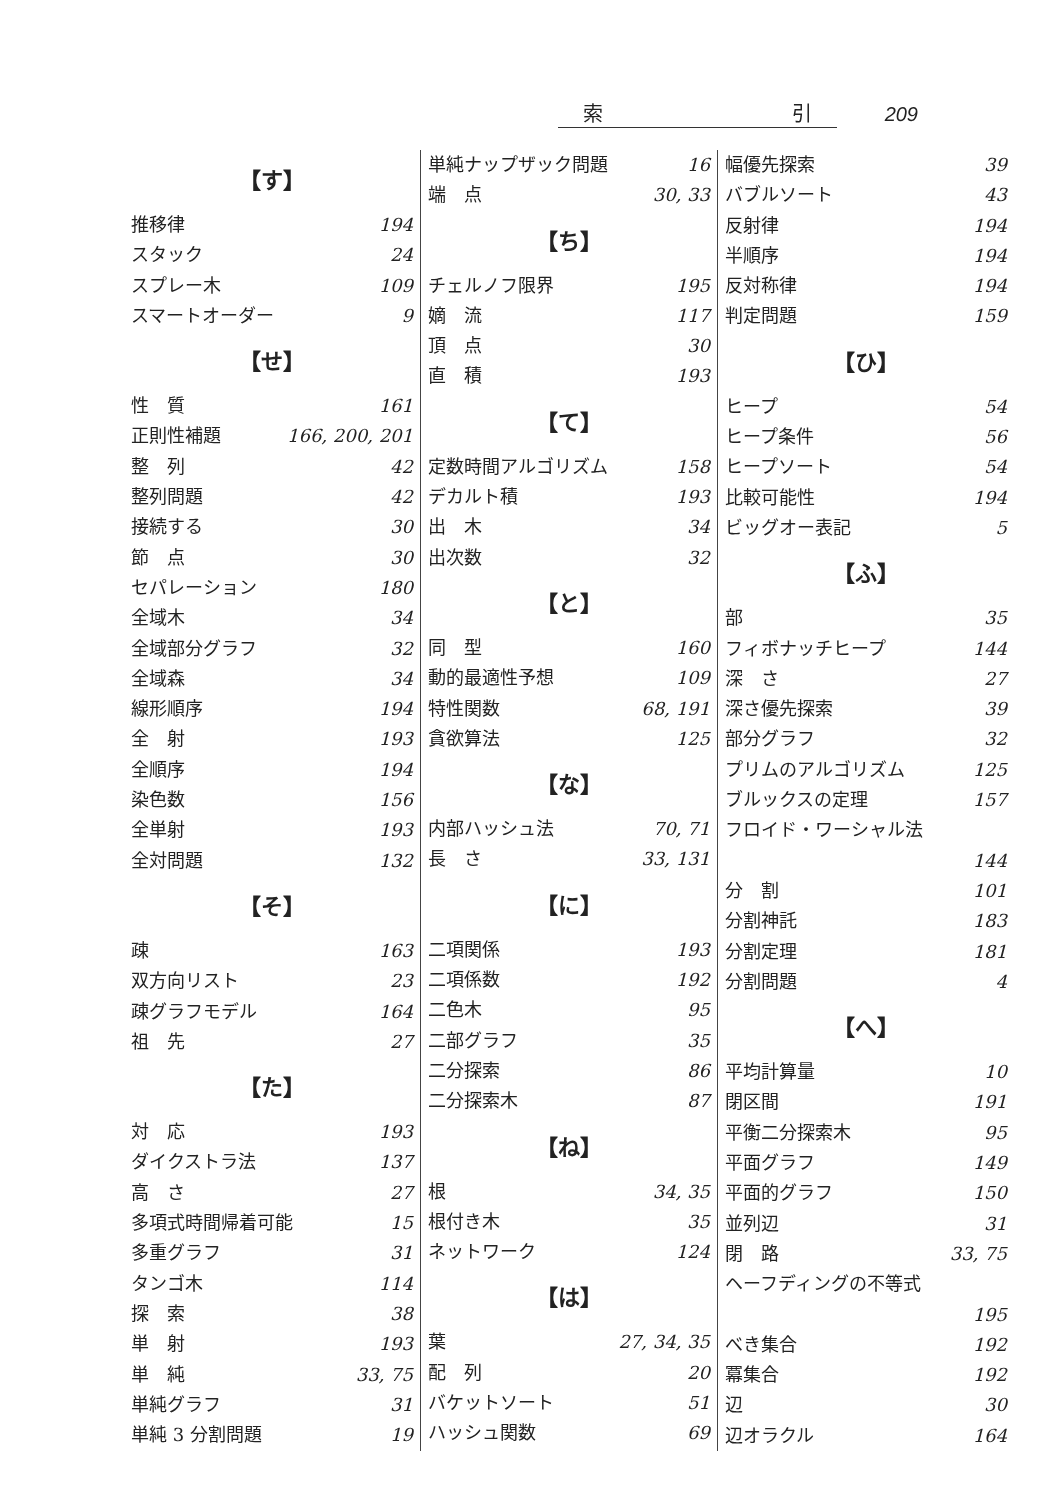索 引 209
【す】
推移律 194
スタック 24
スプレー木 109
スマートオーダー 9
【せ】
性　質 161
正則性補題 166, 200, 201
整　列 42
整列問題 42
接続する 30
節　点 30
セパレーション 180
全域木 34
全域部分グラフ 32
全域森 34
線形順序 194
全　射 193
全順序 194
染色数 156
全単射 193
全対問題 132
【そ】
疎 163
双方向リスト 23
疎グラフモデル 164
祖　先 27
【た】
対　応 193
ダイクストラ法 137
高　さ 27
多項式時間帰着可能 15
多重グラフ 31
タンゴ木 114
探　索 38
単　射 193
単　純 33, 75
単純グラフ 31
単純 3 分割問題 19
単純ナップザック問題 16
端　点 30, 33
【ち】
チェルノフ限界 195
嫡　流 117
頂　点 30
直　積 193
【て】
定数時間アルゴリズム 158
デカルト積 193
出　木 34
出次数 32
【と】
同　型 160
動的最適性予想 109
特性関数 68, 191
貪欲算法 125
【な】
内部ハッシュ法 70, 71
長　さ 33, 131
【に】
二項関係 193
二項係数 192
二色木 95
二部グラフ 35
二分探索 86
二分探索木 87
【ね】
根 34, 35
根付き木 35
ネットワーク 124
【は】
葉 27, 34, 35
配　列 20
バケットソート 51
ハッシュ関数 69
幅優先探索 39
バブルソート 43
反射律 194
半順序 194
反対称律 194
判定問題 159
【ひ】
ヒープ 54
ヒープ条件 56
ヒープソート 54
比較可能性 194
ビッグオー表記 5
【ふ】
部 35
フィボナッチヒープ 144
深　さ 27
深さ優先探索 39
部分グラフ 32
プリムのアルゴリズム 125
ブルックスの定理 157
フロイド・ワーシャル法
144
分　割 101
分割神託 183
分割定理 181
分割問題 4
【へ】
平均計算量 10
閉区間 191
平衡二分探索木 95
平面グラフ 149
平面的グラフ 150
並列辺 31
閉　路 33, 75
ヘーフディングの不等式
195
べき集合 192
冪集合 192
辺 30
辺オラクル 164